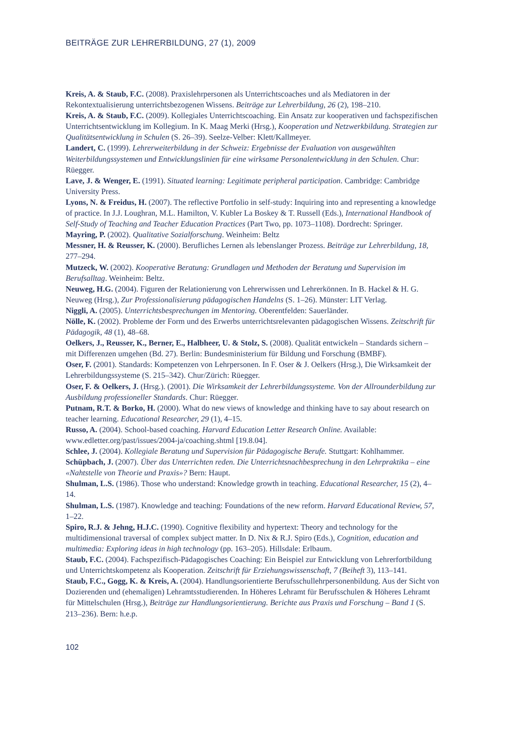BEITRÄGE ZUR LEHRERBILDUNG, 27 (1), 2009
Kreis, A. & Staub, F.C. (2008). Praxislehrpersonen als Unterrichtscoaches und als Mediatoren in der Rekontextualisierung unterrichtsbezogenen Wissens. Beiträge zur Lehrerbildung, 26 (2), 198–210.
Kreis, A. & Staub, F.C. (2009). Kollegiales Unterrichtscoaching. Ein Ansatz zur kooperativen und fachspezifischen Unterrichtsentwicklung im Kollegium. In K. Maag Merki (Hrsg.), Kooperation und Netzwerkbildung. Strategien zur Qualitätsentwicklung in Schulen (S. 26–39). Seelze-Velber: Klett/Kallmeyer.
Landert, C. (1999). Lehrerweiterbildung in der Schweiz: Ergebnisse der Evaluation von ausgewählten Weiterbildungssystemen und Entwicklungslinien für eine wirksame Personalentwicklung in den Schulen. Chur: Rüegger.
Lave, J. & Wenger, E. (1991). Situated learning: Legitimate peripheral participation. Cambridge: Cambridge University Press.
Lyons, N. & Freidus, H. (2007). The reflective Portfolio in self-study: Inquiring into and representing a knowledge of practice. In J.J. Loughran, M.L. Hamilton, V. Kubler La Boskey & T. Russell (Eds.), International Handbook of Self-Study of Teaching and Teacher Education Practices (Part Two, pp. 1073–1108). Dordrecht: Springer.
Mayring, P. (2002). Qualitative Sozialforschung. Weinheim: Beltz
Messner, H. & Reusser, K. (2000). Berufliches Lernen als lebenslanger Prozess. Beiträge zur Lehrerbildung, 18, 277–294.
Mutzeck, W. (2002). Kooperative Beratung: Grundlagen und Methoden der Beratung und Supervision im Berufsalltag. Weinheim: Beltz.
Neuweg, H.G. (2004). Figuren der Relationierung von Lehrerwissen und Lehrerkönnen. In B. Hackel & H. G. Neuweg (Hrsg.), Zur Professionalisierung pädagogischen Handelns (S. 1–26). Münster: LIT Verlag.
Niggli, A. (2005). Unterrichtsbesprechungen im Mentoring. Oberentfelden: Sauerländer.
Nölle, K. (2002). Probleme der Form und des Erwerbs unterrichtsrelevanten pädagogischen Wissens. Zeitschrift für Pädagogik, 48 (1), 48–68.
Oelkers, J., Reusser, K., Berner, E., Halbheer, U. & Stolz, S. (2008). Qualität entwickeln – Standards sichern – mit Differenzen umgehen (Bd. 27). Berlin: Bundesministerium für Bildung und Forschung (BMBF).
Oser, F. (2001). Standards: Kompetenzen von Lehrpersonen. In F. Oser & J. Oelkers (Hrsg.), Die Wirksamkeit der Lehrerbildungssysteme (S. 215–342). Chur/Zürich: Rüegger.
Oser, F. & Oelkers, J. (Hrsg.). (2001). Die Wirksamkeit der Lehrerbildungssysteme. Von der Allrounderbildung zur Ausbildung professioneller Standards. Chur: Rüegger.
Putnam, R.T. & Borko, H. (2000). What do new views of knowledge and thinking have to say about research on teacher learning. Educational Researcher, 29 (1), 4–15.
Russo, A. (2004). School-based coaching. Harvard Education Letter Research Online. Available: www.edletter.org/past/issues/2004-ja/coaching.shtml [19.8.04].
Schlee, J. (2004). Kollegiale Beratung und Supervision für Pädagogische Berufe. Stuttgart: Kohlhammer.
Schüpbach, J. (2007). Über das Unterrichten reden. Die Unterrichtsnachbesprechung in den Lehrpraktika – eine «Nahtstelle von Theorie und Praxis»? Bern: Haupt.
Shulman, L.S. (1986). Those who understand: Knowledge growth in teaching. Educational Researcher, 15 (2), 4–14.
Shulman, L.S. (1987). Knowledge and teaching: Foundations of the new reform. Harvard Educational Review, 57, 1–22.
Spiro, R.J. & Jehng, H.J.C. (1990). Cognitive flexibility and hypertext: Theory and technology for the multidimensional traversal of complex subject matter. In D. Nix & R.J. Spiro (Eds.), Cognition, education and multimedia: Exploring ideas in high technology (pp. 163–205). Hillsdale: Erlbaum.
Staub, F.C. (2004). Fachspezifisch-Pädagogisches Coaching: Ein Beispiel zur Entwicklung von Lehrerfortbildung und Unterrichtskompetenz als Kooperation. Zeitschrift für Erziehungswissenschaft, 7 (Beiheft 3), 113–141.
Staub, F.C., Gogg, K. & Kreis, A. (2004). Handlungsorientierte Berufsschullehrpersonenbildung. Aus der Sicht von Dozierenden und (ehemaligen) Lehramtsstudierenden. In Höheres Lehramt für Berufsschulen & Höheres Lehramt für Mittelschulen (Hrsg.), Beiträge zur Handlungsorientierung. Berichte aus Praxis und Forschung – Band 1 (S. 213–236). Bern: h.e.p.
102